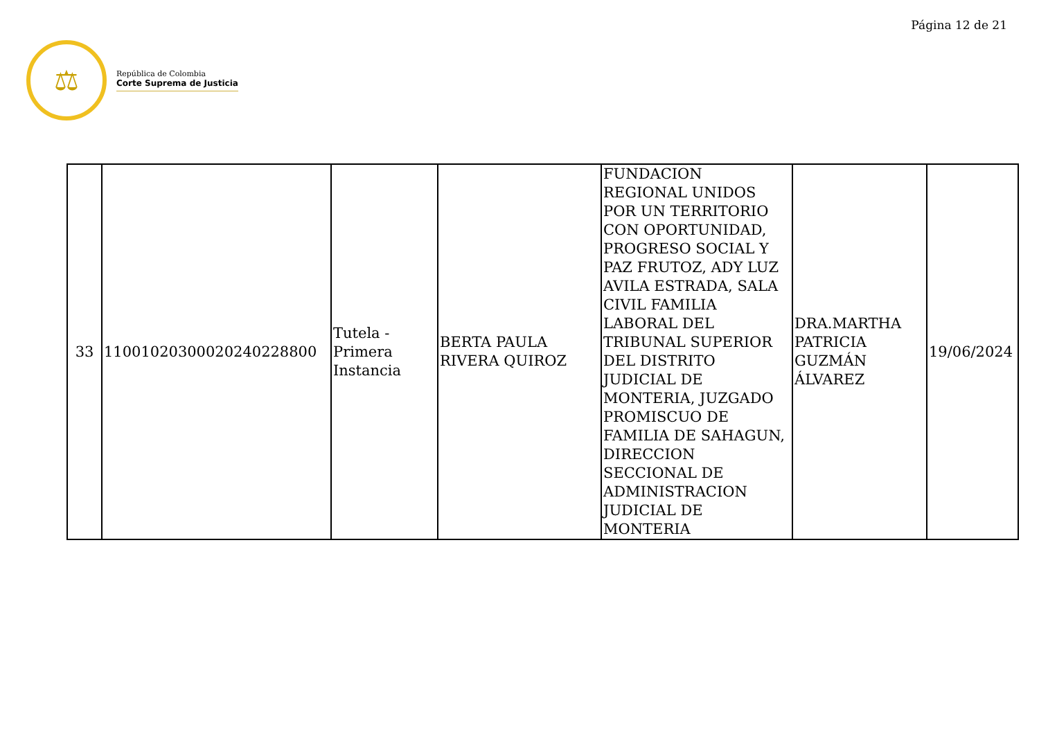Página 12 de 21
⚖
República de Colombia
Corte Suprema de Justicia
| 33 | 11001020300020240228800 | Tutela - Primera Instancia | BERTA PAULA RIVERA QUIROZ | FUNDACION REGIONAL UNIDOS POR UN TERRITORIO CON OPORTUNIDAD, PROGRESO SOCIAL Y PAZ FRUTOZ, ADY LUZ AVILA ESTRADA, SALA CIVIL FAMILIA LABORAL DEL TRIBUNAL SUPERIOR DEL DISTRITO JUDICIAL DE MONTERIA, JUZGADO PROMISCUO DE FAMILIA DE SAHAGUN, DIRECCION SECCIONAL DE ADMINISTRACION JUDICIAL DE MONTERIA | DRA.MARTHA PATRICIA GUZMÁN ÁLVAREZ | 19/06/2024 |